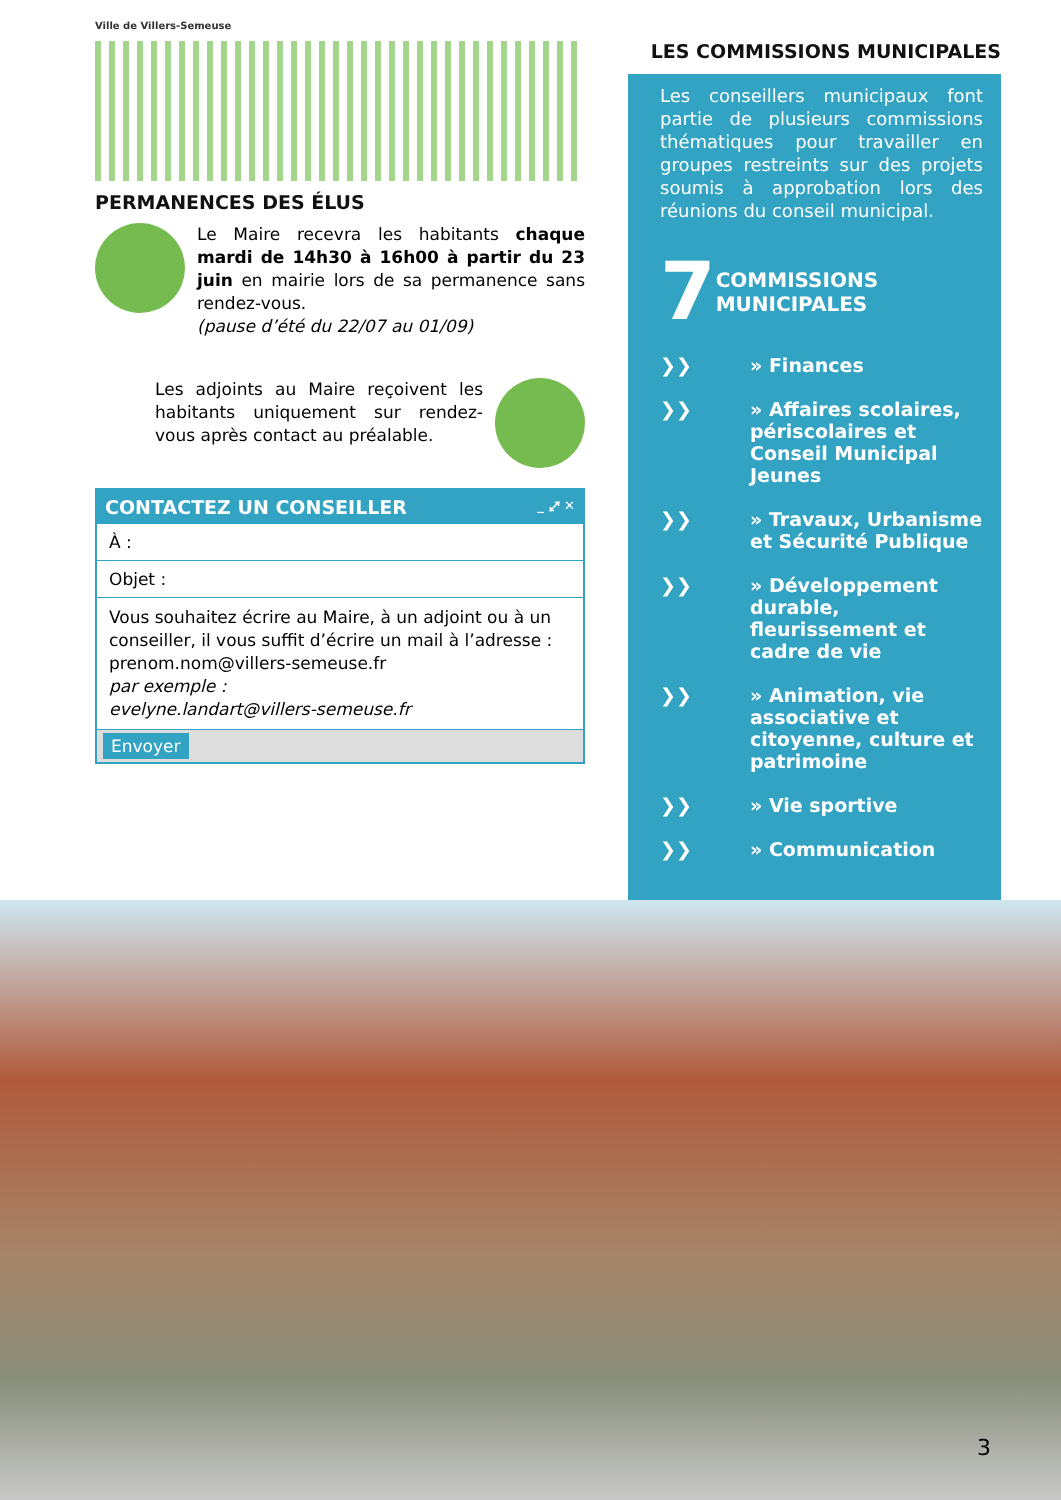Ville de Villers-Semeuse
PERMANENCES DES ÉLUS
Le Maire recevra les habitants chaque mardi de 14h30 à 16h00 à partir du 23 juin en mairie lors de sa permanence sans rendez-vous.
(pause d’été du 22/07 au 01/09)
Les adjoints au Maire reçoivent les habitants uniquement sur rendez-vous après contact au préalable.
CONTACTEZ UN CONSEILLER _ ⤢ ✕
À :
Objet :
Vous souhaitez écrire au Maire, à un adjoint ou à un conseiller, il vous suffit d’écrire un mail à l’adresse : prenom.nom@villers-semeuse.fr
par exemple :
evelyne.landart@villers-semeuse.fr
Envoyer
LES COMMISSIONS MUNICIPALES
Les conseillers municipaux font partie de plusieurs commissions thématiques pour travailler en groupes restreints sur des projets soumis à approbation lors des réunions du conseil municipal.
7 COMMISSIONS
MUNICIPALES
❯❯ » Finances
❯❯ » Affaires scolaires, périscolaires et Conseil Municipal Jeunes
❯❯ » Travaux, Urbanisme et Sécurité Publique
❯❯ » Développement durable, fleurissement et cadre de vie
❯❯ » Animation, vie associative et citoyenne, culture et patrimoine
❯❯ » Vie sportive
❯❯ » Communication
3